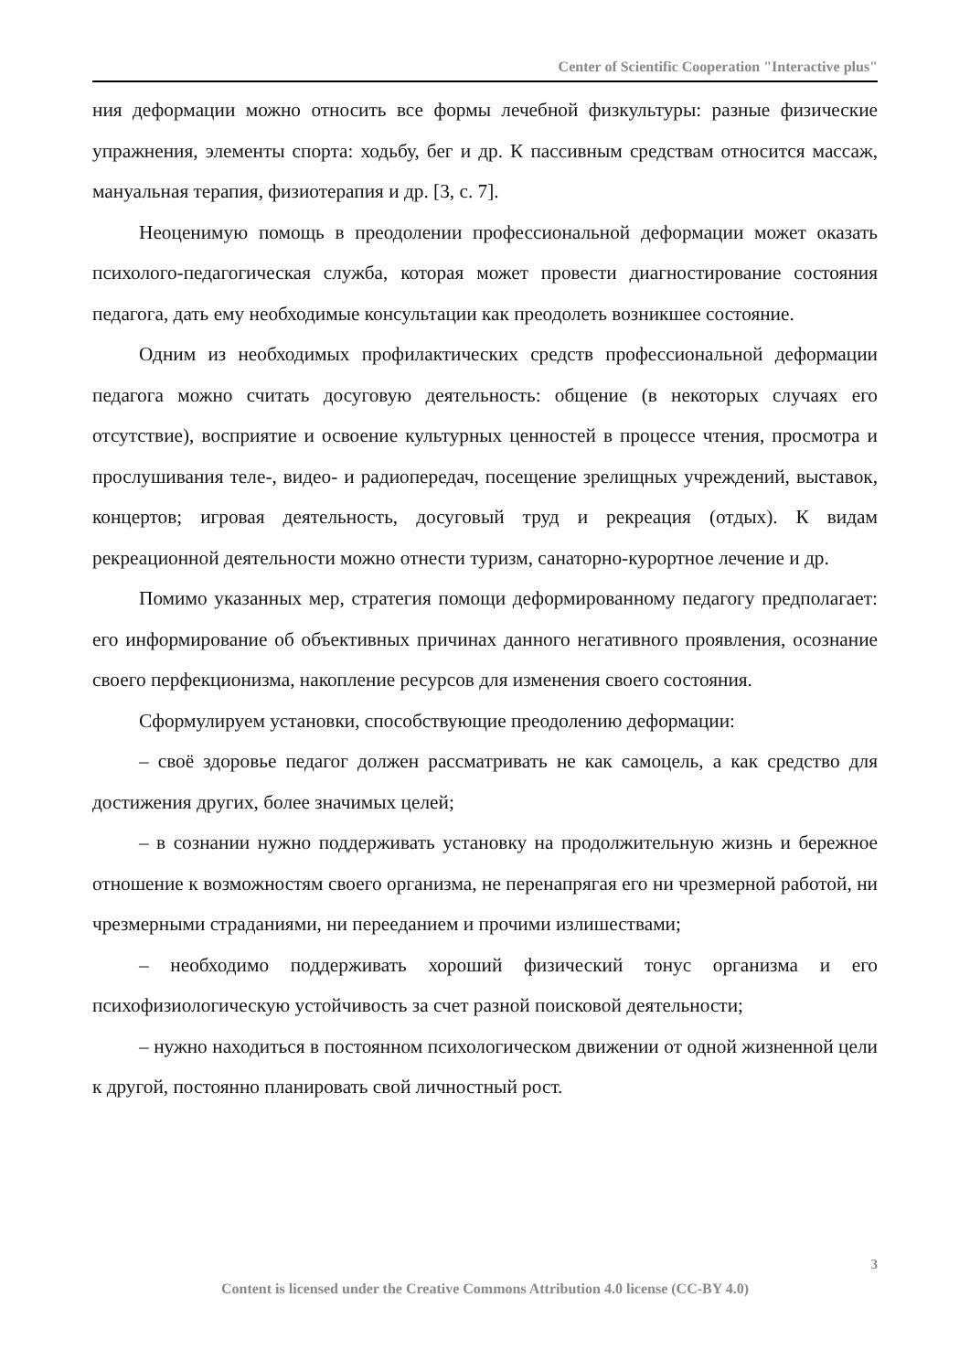Center of Scientific Cooperation "Interactive plus"
ния деформации можно относить все формы лечебной физкультуры: разные физические упражнения, элементы спорта: ходьбу, бег и др. К пассивным средствам относится массаж, мануальная терапия, физиотерапия и др. [3, с. 7].
Неоценимую помощь в преодолении профессиональной деформации может оказать психолого-педагогическая служба, которая может провести диагностирование состояния педагога, дать ему необходимые консультации как преодолеть возникшее состояние.
Одним из необходимых профилактических средств профессиональной деформации педагога можно считать досуговую деятельность: общение (в некоторых случаях его отсутствие), восприятие и освоение культурных ценностей в процессе чтения, просмотра и прослушивания теле-, видео- и радиопередач, посещение зрелищных учреждений, выставок, концертов; игровая деятельность, досуговый труд и рекреация (отдых). К видам рекреационной деятельности можно отнести туризм, санаторно-курортное лечение и др.
Помимо указанных мер, стратегия помощи деформированному педагогу предполагает: его информирование об объективных причинах данного негативного проявления, осознание своего перфекционизма, накопление ресурсов для изменения своего состояния.
Сформулируем установки, способствующие преодолению деформации:
– своё здоровье педагог должен рассматривать не как самоцель, а как средство для достижения других, более значимых целей;
– в сознании нужно поддерживать установку на продолжительную жизнь и бережное отношение к возможностям своего организма, не перенапрягая его ни чрезмерной работой, ни чрезмерными страданиями, ни перееданием и прочими излишествами;
– необходимо поддерживать хороший физический тонус организма и его психофизиологическую устойчивость за счет разной поисковой деятельности;
– нужно находиться в постоянном психологическом движении от одной жизненной цели к другой, постоянно планировать свой личностный рост.
3
Content is licensed under the Creative Commons Attribution 4.0 license (CC-BY 4.0)